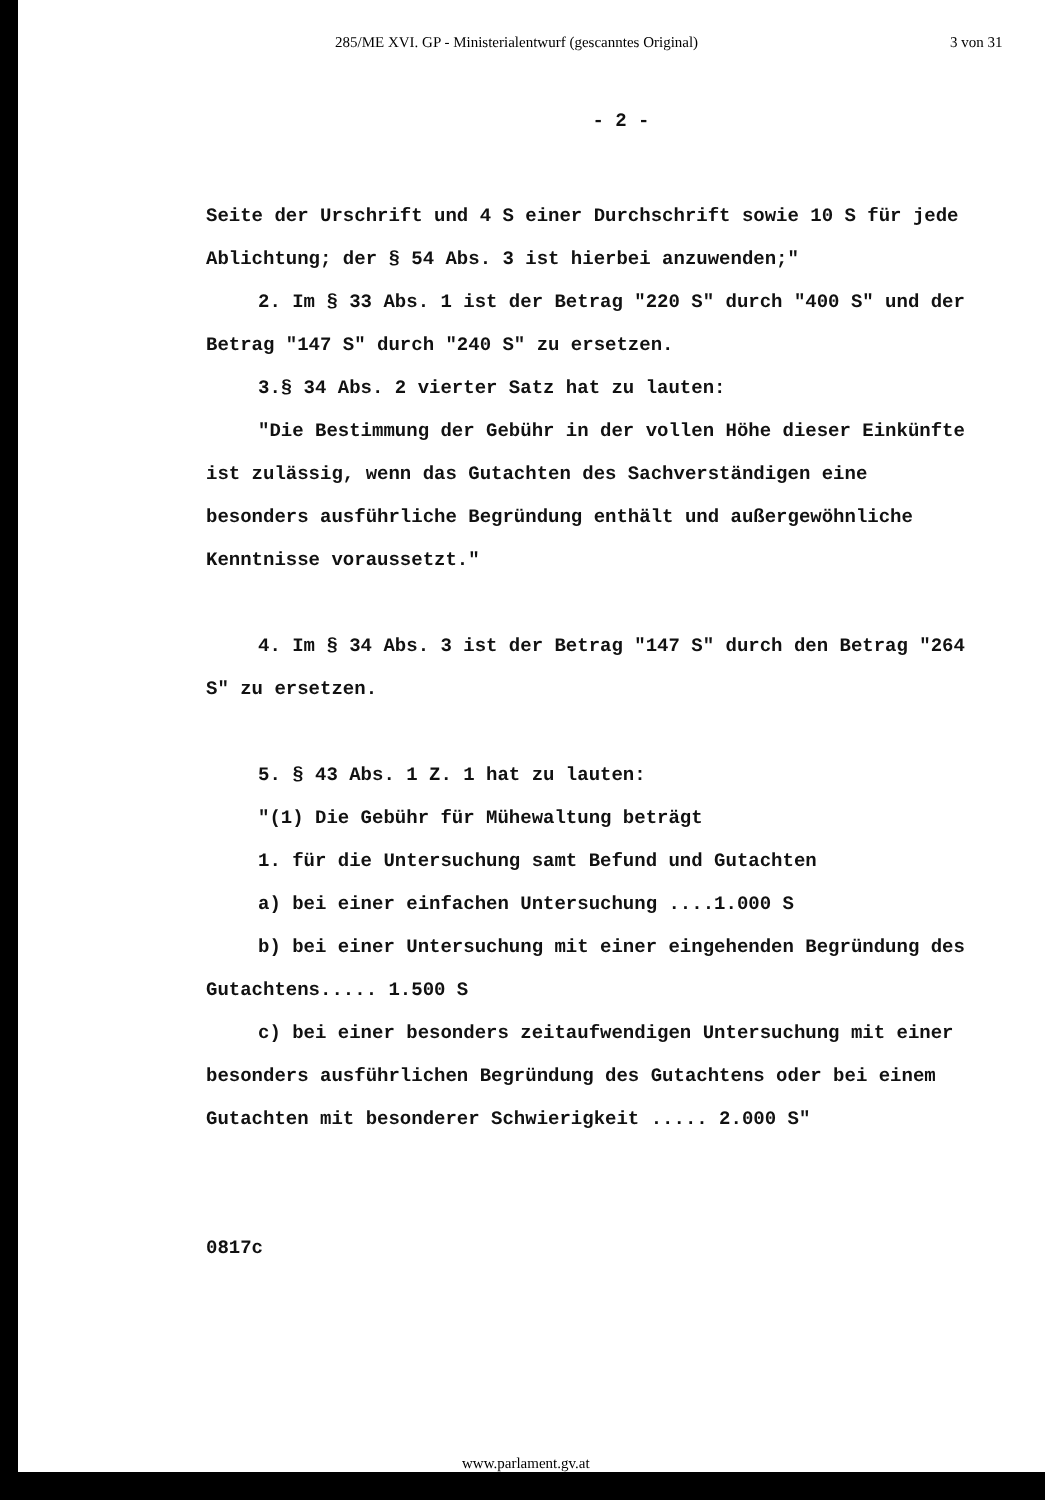285/ME XVI. GP - Ministerialentwurf (gescanntes Original) 3 von 31
- 2 -
Seite der Urschrift und 4 S einer Durchschrift sowie 10 S für jede Ablichtung; der § 54 Abs. 3 ist hierbei anzuwenden;"
2. Im § 33 Abs. 1 ist der Betrag "220 S" durch "400 S" und der Betrag "147 S" durch "240 S" zu ersetzen.
3.§ 34 Abs. 2 vierter Satz hat zu lauten:
"Die Bestimmung der Gebühr in der vollen Höhe dieser Einkünfte ist zulässig, wenn das Gutachten des Sachverständigen eine besonders ausführliche Begründung enthält und außergewöhnliche Kenntnisse voraussetzt."
4. Im § 34 Abs. 3 ist der Betrag "147 S" durch den Betrag "264 S" zu ersetzen.
5. § 43 Abs. 1 Z. 1 hat zu lauten:
"(1) Die Gebühr für Mühewaltung beträgt
1. für die Untersuchung samt Befund und Gutachten
a) bei einer einfachen Untersuchung ....1.000 S
b) bei einer Untersuchung mit einer eingehenden Begründung des Gutachtens..... 1.500 S
c) bei einer besonders zeitaufwendigen Untersuchung mit einer besonders ausführlichen Begründung des Gutachtens oder bei einem Gutachten mit besonderer Schwierigkeit ..... 2.000 S"
0817c
www.parlament.gv.at